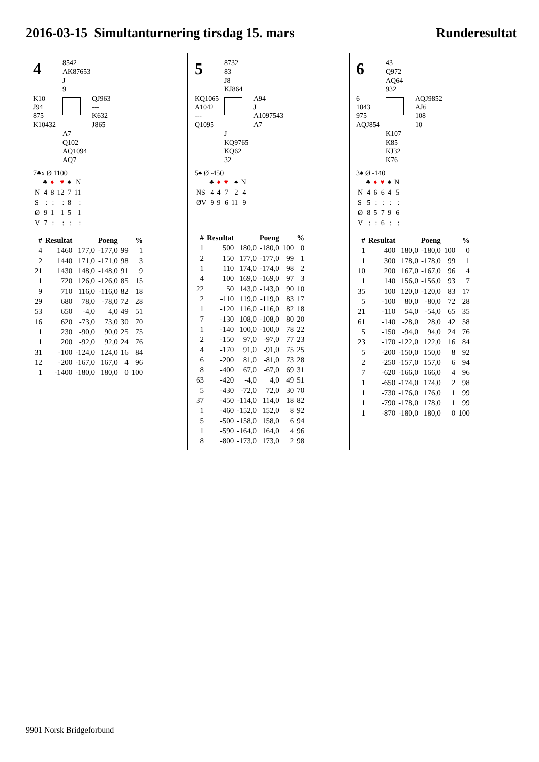2016-03-15 Simultanturnering tirsdag 15. mars Runderesultat
4
8542
AK87653
J
9
K10
J94
875
K10432
QJ963
---
K632
J865
A7
Q102
AQ1094
AQ7
7♣x Ø 1100
| | ♣ | ♦ | ♥ | ♠ | N |
| N | 4 | 8 | 12 | 7 | 11 |
| S | : | : | : | 8 | : |
| Ø | 9 | 1 | 1 | 5 | 1 |
| V | 7 | : | : | : | : |
| # | Resultat | Poeng | | % | |
| --- | --- | --- | --- | --- | --- |
| 4 | 1460 | 177,0 | -177,0 | 99 | 1 |
| 2 | 1440 | 171,0 | -171,0 | 98 | 3 |
| 21 | 1430 | 148,0 | -148,0 | 91 | 9 |
| 1 | 720 | 126,0 | -126,0 | 85 | 15 |
| 9 | 710 | 116,0 | -116,0 | 82 | 18 |
| 29 | 680 | 78,0 | -78,0 | 72 | 28 |
| 53 | 650 | -4,0 | 4,0 | 49 | 51 |
| 16 | 620 | -73,0 | 73,0 | 30 | 70 |
| 1 | 230 | -90,0 | 90,0 | 25 | 75 |
| 1 | 200 | -92,0 | 92,0 | 24 | 76 |
| 31 | -100 | -124,0 | 124,0 | 16 | 84 |
| 12 | -200 | -167,0 | 167,0 | 4 | 96 |
| 1 | -1400 | -180,0 | 180,0 | 0 | 100 |
5
8732
83
J8
KJ864
KQ1065
A1042
---
Q1095
A94
J
A1097543
A7
J
KQ9765
KQ62
32
5♠ Ø -450
| | ♣ | ♦ | ♥ | ♠ | N |
| NS | 4 | 4 | 7 | 2 | 4 |
| ØV | 9 | 9 | 6 | 11 | 9 |
| # | Resultat | Poeng | | % | |
| --- | --- | --- | --- | --- | --- |
| 1 | 500 | 180,0 | -180,0 | 100 | 0 |
| 2 | 150 | 177,0 | -177,0 | 99 | 1 |
| 1 | 110 | 174,0 | -174,0 | 98 | 2 |
| 4 | 100 | 169,0 | -169,0 | 97 | 3 |
| 22 | 50 | 143,0 | -143,0 | 90 | 10 |
| 2 | -110 | 119,0 | -119,0 | 83 | 17 |
| 1 | -120 | 116,0 | -116,0 | 82 | 18 |
| 7 | -130 | 108,0 | -108,0 | 80 | 20 |
| 1 | -140 | 100,0 | -100,0 | 78 | 22 |
| 2 | -150 | 97,0 | -97,0 | 77 | 23 |
| 4 | -170 | 91,0 | -91,0 | 75 | 25 |
| 6 | -200 | 81,0 | -81,0 | 73 | 28 |
| 8 | -400 | 67,0 | -67,0 | 69 | 31 |
| 63 | -420 | -4,0 | 4,0 | 49 | 51 |
| 5 | -430 | -72,0 | 72,0 | 30 | 70 |
| 37 | -450 | -114,0 | 114,0 | 18 | 82 |
| 1 | -460 | -152,0 | 152,0 | 8 | 92 |
| 5 | -500 | -158,0 | 158,0 | 6 | 94 |
| 1 | -590 | -164,0 | 164,0 | 4 | 96 |
| 8 | -800 | -173,0 | 173,0 | 2 | 98 |
6
43
Q972
AQ64
932
6
1043
975
AQJ854
AQJ9852
AJ6
108
10
K107
K85
KJ32
K76
3♠ Ø -140
| | ♣ | ♦ | ♥ | ♠ | N |
| N | 4 | 6 | 6 | 4 | 5 |
| S | 5 | : | : | : | : |
| Ø | 8 | 5 | 7 | 9 | 6 |
| V | : | : | 6 | : | : |
| # | Resultat | Poeng | | % | |
| --- | --- | --- | --- | --- | --- |
| 1 | 400 | 180,0 | -180,0 | 100 | 0 |
| 1 | 300 | 178,0 | -178,0 | 99 | 1 |
| 10 | 200 | 167,0 | -167,0 | 96 | 4 |
| 1 | 140 | 156,0 | -156,0 | 93 | 7 |
| 35 | 100 | 120,0 | -120,0 | 83 | 17 |
| 5 | -100 | 80,0 | -80,0 | 72 | 28 |
| 21 | -110 | 54,0 | -54,0 | 65 | 35 |
| 61 | -140 | -28,0 | 28,0 | 42 | 58 |
| 5 | -150 | -94,0 | 94,0 | 24 | 76 |
| 23 | -170 | -122,0 | 122,0 | 16 | 84 |
| 5 | -200 | -150,0 | 150,0 | 8 | 92 |
| 2 | -250 | -157,0 | 157,0 | 6 | 94 |
| 7 | -620 | -166,0 | 166,0 | 4 | 96 |
| 1 | -650 | -174,0 | 174,0 | 2 | 98 |
| 1 | -730 | -176,0 | 176,0 | 1 | 99 |
| 1 | -790 | -178,0 | 178,0 | 1 | 99 |
| 1 | -870 | -180,0 | 180,0 | 0 | 100 |
9901 Norsk Bridgeforbund